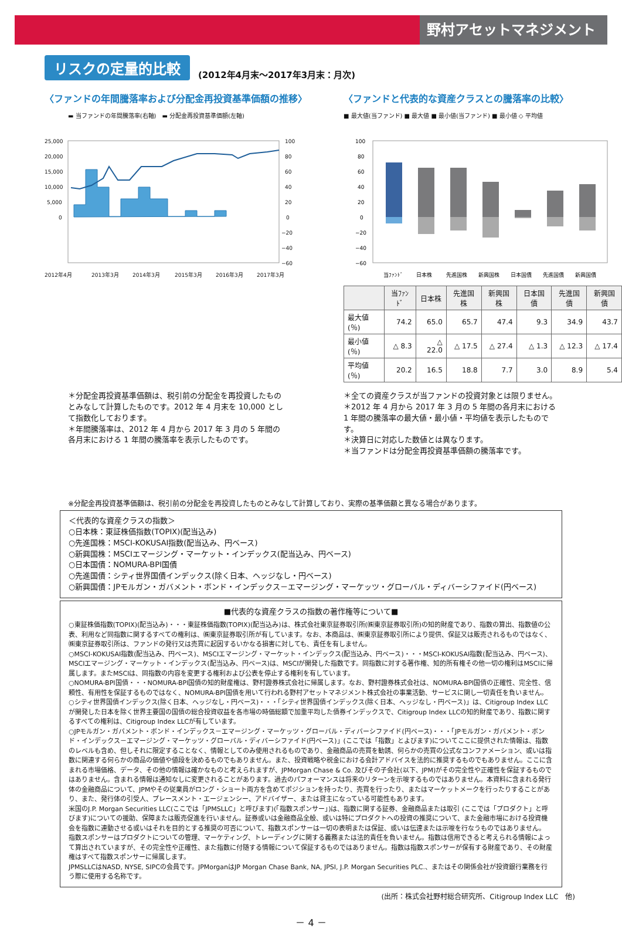野村アセットマネジメント
リスクの定量的比較 (2012年4月末～2017年3月末：月次)
〈ファンドの年間騰落率および分配金再投資基準価額の推移〉
▬ 当ファンドの年間騰落率(右軸)　▬ 分配金再投資基準価額(左軸)
25,000
20,000
15,000
10,000
5,000
0
100
80
60
40
20
0
−20
−40
−60
2012年4月
2013年3月
2014年3月
2015年3月
2016年3月
2017年3月
〈ファンドと代表的な資産クラスとの騰落率の比較〉
■ 最大値(当ファンド) ■ 最大値 ■ 最小値(当ファンド) ■ 最小値 ◇ 平均値
100
80
60
40
20
0
−20
−40
−60
当ﾌｧﾝﾄﾞ
日本株
先進国株
新興国株
日本国債
先進国債
新興国債
| | 当ﾌｧﾝﾄﾞ | 日本株 | 先進国株 | 新興国株 | 日本国債 | 先進国債 | 新興国債 |
| --- | --- | --- | --- | --- | --- | --- | --- |
| 最大値(％) | 74.2 | 65.0 | 65.7 | 47.4 | 9.3 | 34.9 | 43.7 |
| 最小値(％) | △ 8.3 | △ 22.0 | △ 17.5 | △ 27.4 | △ 1.3 | △ 12.3 | △ 17.4 |
| 平均値(％) | 20.2 | 16.5 | 18.8 | 7.7 | 3.0 | 8.9 | 5.4 |
＊分配金再投資基準価額は、税引前の分配金を再投資したものとみなして計算したものです。2012 年 4 月末を 10,000 として指数化しております。
＊年間騰落率は、2012 年 4 月から 2017 年 3 月の 5 年間の各月末における 1 年間の騰落率を表示したものです。
＊全ての資産クラスが当ファンドの投資対象とは限りません。
＊2012 年 4 月から 2017 年 3 月の 5 年間の各月末における 1 年間の騰落率の最大値・最小値・平均値を表示したものです。
＊決算日に対応した数値とは異なります。
＊当ファンドは分配金再投資基準価額の騰落率です。
※分配金再投資基準価額は、税引前の分配金を再投資したものとみなして計算しており、実際の基準価額と異なる場合があります。
＜代表的な資産クラスの指数＞
○日本株：東証株価指数(TOPIX)(配当込み)
○先進国株：MSCI-KOKUSAI指数(配当込み、円ベース)
○新興国株：MSCIエマージング・マーケット・インデックス(配当込み、円ベース)
○日本国債：NOMURA-BPI国債
○先進国債：シティ世界国債インデックス(除く日本、ヘッジなし・円ベース)
○新興国債：JPモルガン・ガバメント・ボンド・インデックス－エマージング・マーケッツ・グローバル・ディバーシファイド(円ベース)
■代表的な資産クラスの指数の著作権等について■
○東証株価指数(TOPIX)(配当込み)・・・東証株価指数(TOPIX)(配当込み)は、株式会社東京証券取引所(㈱東京証券取引所)の知的財産であり、指数の算出、指数値の公表、利用など同指数に関するすべての権利は、㈱東京証券取引所が有しています。なお、本商品は、㈱東京証券取引所により提供、保証又は販売されるものではなく、㈱東京証券取引所は、ファンドの発行又は売買に起因するいかなる損害に対しても、責任を有しません。
○MSCI-KOKUSAI指数(配当込み、円ベース)、MSCIエマージング・マーケット・インデックス(配当込み、円ベース)・・・MSCI-KOKUSAI指数(配当込み、円ベース)、MSCIエマージング・マーケット・インデックス(配当込み、円ベース)は、MSCIが開発した指数です。同指数に対する著作権、知的所有権その他一切の権利はMSCIに帰属します。またMSCIは、同指数の内容を変更する権利および公表を停止する権利を有しています。
○NOMURA-BPI国債・・・NOMURA-BPI国債の知的財産権は、野村證券株式会社に帰属します。なお、野村證券株式会社は、NOMURA-BPI国債の正確性、完全性、信頼性、有用性を保証するものではなく、NOMURA-BPI国債を用いて行われる野村アセットマネジメント株式会社の事業活動、サービスに関し一切責任を負いません。
○シティ世界国債インデックス(除く日本、ヘッジなし・円ベース)・・・「シティ世界国債インデックス(除く日本、ヘッジなし・円ベース)」は、Citigroup Index LLCが開発した日本を除く世界主要国の国債の総合投資収益を各市場の時価総額で加重平均した債券インデックスで、Citigroup Index LLCの知的財産であり、指数に関するすべての権利は、Citigroup Index LLCが有しています。
○JPモルガン・ガバメント・ボンド・インデックス－エマージング・マーケッツ・グローバル・ディバーシファイド(円ベース)・・・「JPモルガン・ガバメント・ボンド・インデックス－エマージング・マーケッツ・グローバル・ディバーシファイド(円ベース)」(ここでは「指数」とよびます)についてここに提供された情報は、指数のレベルも含め、但しそれに限定することなく、情報としてのみ使用されるものであり、金融商品の売買を勧誘、何らかの売買の公式なコンファメーション、或いは指数に関連する何らかの商品の価値や値段を決めるものでもありません。また、投資戦略や税金における会計アドバイスを法的に推奨するものでもありません。ここに含まれる市場価格、データ、その他の情報は確かなものと考えられますが、JPMorgan Chase & Co. 及びその子会社(以下、JPM)がその完全性や正確性を保証するものではありません。含まれる情報は通知なしに変更されることがあります。過去のパフォーマンスは将来のリターンを示唆するものではありません。本資料に含まれる発行体の金融商品について、JPMやその従業員がロング・ショート両方を含めてポジションを持ったり、売買を行ったり、またはマーケットメークを行ったりすることがあり、また、発行体の引受人、プレースメント・エージェンシー、アドバイザー、または貸主になっている可能性もあります。
米国のJ.P. Morgan Securities LLC(ここでは「JPMSLLC」と呼びます)(「指数スポンサー」)は、指数に関する証券、金融商品または取引 (ここでは「プロダクト」と呼びます)についての援助、保障または販売促進を行いません。証券或いは金融商品全般、或いは特にプロダクトへの投資の推奨について、また金融市場における投資機会を指数に連動させる或いはそれを目的とする推奨の可否について、指数スポンサーは一切の表明または保証、或いは伝達または示唆を行なうものではありません。 指数スポンサーはプロダクトについての管理、マーケティング、トレーディングに関する義務または法的責任を負いません。指数は信用できると考えられる情報によって算出されていますが、その完全性や正確性、また指数に付随する情報について保証するものではありません。指数は指数スポンサーが保有する財産であり、その財産権はすべて指数スポンサーに帰属します。
JPMSLLCはNASD, NYSE, SIPCの会員です。JPMorganはJP Morgan Chase Bank, NA, JPSI, J.P. Morgan Securities PLC.、またはその関係会社が投資銀行業務を行う際に使用する名称です。
(出所：株式会社野村総合研究所、Citigroup Index LLC　他)
－ 4 －